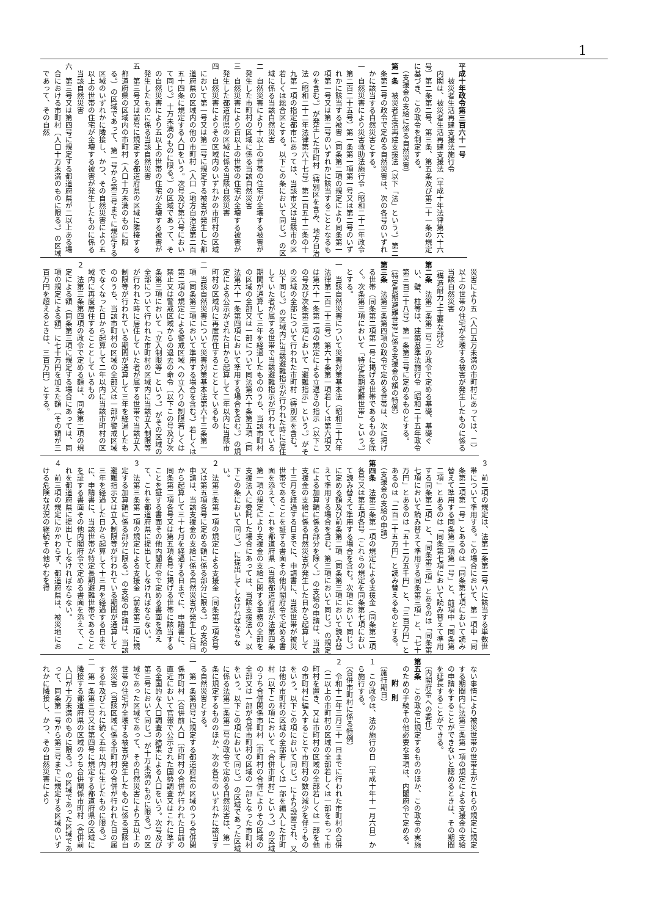1
平成十年政令第三百六十一号
　被災者生活再建支援法施行令
内閣は、被災者生活再建支援法（平成十年法律第六十六号）第二条第二号、第三条、第五条及び第二十一条の規定に基づき、この政令を制定する。
（支援金の支給に係る自然災害）
第一条　被災者生活再建支援法（以下「法」という。）第二条第二号の政令で定める自然災害は、次の各号のいずれかに該当する自然災害とする。
一　自然災害により災害救助法施行令（昭和二十二年政令第二百二十五号）第一条第一項第一号又は第二号のいずれかに該当する被害（同条第二項の規定により同条第一項第一号又は第二号のいずれかに該当することとなるものを含む。）が発生した市町村（特別区を含み、地方自治法（昭和二十二年法律第六十七号）第二百五十二条の十九第一項の指定都市にあっては、当該市又は当該市の区若しくは総合区とする。以下この条において同じ。）の区域に係る当該自然災害
二　自然災害により十以上の世帯の住宅が全壊する被害が発生した市町村の区域に係る当該自然災害
三　自然災害により百以上の世帯の住宅が全壊する被害が発生した都道府県の区域に係る当該自然災害
四　自然災害によりその区域内のいずれかの市町村の区域において第一号又は第二号に規定する被害が発生した都道府県の区域内の他の市町村（人口（地方自治法第二百五十四条に規定する人口をいう。次号及び第六号において同じ。）十万未満のものに限る。）の区域であって、その自然災害により五以上の世帯の住宅が全壊する被害が発生したものに係る当該自然災害
五　第三号又は前号に規定する都道府県の区域に隣接する都道府県の区域内の市町村（人口十万未満のものに限る。）の区域であって、第一号から第三号までに規定する区域のいずれかに隣接し、かつ、その自然災害により五以上の世帯の住宅が全壊する被害が発生したものに係る当該自然災害
六　第三号又は第四号に規定する都道府県が二以上ある場合における市町村（人口十万未満のものに限る。）の区域であって、その自然
災害により五（人口五万未満の市町村にあっては、二）以上の世帯の住宅が全壊する被害が発生したものに係る当該自然災害
（構造耐力上主要な部分）
第二条　法第二条第二号ニの政令で定める基礎、基礎ぐい、壁、柱等は、建築基準法施行令（昭和二十五年政令第三百三十八号）第一条第三号に定めるものとする。
（特定長期避難世帯に係る支援金の額の特例）
第三条　法第三条第四項の政令で定める世帯は、次に掲げる世帯（同条第二項第一号に掲げる世帯であるものを除く。次条第三項において「特定長期避難世帯」という。）とする。
一　当該自然災害について災害対策基本法（昭和三十六年法律第二百二十三号）第六十条第一項若しくは第六項又は第六十一条第一項の規定による立退きの指示（以下この号及び次条第三項において「避難指示」という。）がその区域の全部について行われた市町村（特別区を含む。以下同じ。）の区域内に当該避難指示が行われた時に居住していた者が属する世帯で当該避難指示が行われている期間が通算して三年を経過したもののうち、当該市町村の区域の全部又は一部について同法第六十条第五項（同法第六十一条第四項において準用する場合を含む。）の規定による公示がされた日から起算して二年以内に当該市町村の区域内に再度居住することとしているもの
二　当該自然災害について災害対策基本法第六十三条第一項（同条第三項において準用する場合を含む。）若しくは第二項の規定による警戒区域への立入りの制限若しくは禁止又は警戒区域からの退去の命令（以下この号及び次条第三項において「立入制限等」という。）がその区域の全部について行われた市町村の区域内に当該立入制限等が行われた時に居住していた者が属する世帯で当該立入制限等が行われている期間が通算して三年を経過したもののうち、当該市町村の区域の全部又は一部が警戒区域でなくなった日から起算して二年以内に当該市町村の区域内に再度居住することとしているもの
２　法第三条第四項の政令で定める額は、同条第二項の規定による額（同条第三項に規定する場合にあっては、同項の規定による額）に七十万円を加えた額（その額が三百万円を超えるときは、三百万円）とする。
３　前二項の規定は、法第二条第二号ハに該当する単数世帯について準用する。この場合において、第一項中「同条第二項第一号」とあるのは「同条第七項において読み替えて準用する同条第二項第一号」と、前項中「同条第二項」とあるのは「同条第七項において読み替えて準用する同条第二項」と、「同条第三項」とあるのは「同条第七項において読み替えて準用する同条第三項」と、「七十万円」とあるのは「五十二万五千円」と、「三百万円」とあるのは「二百二十五万円」と読み替えるものとする。
（支援金の支給の申請）
第四条　法第三条第一項の規定による支援金（同条第二項各号又は第五項各号（これらの規定を同条第七項において読み替えて準用する場合を含む。次項において同じ。）に定める額及び前条第二項（同条第三項において読み替えて準用する場合を含む。第三項において同じ。）の規定による加算額に係る部分を除く。）の支給の申請は、当該支援金の支給に係る自然災害が発生した日から起算して十三月を経過する日までに、申請書に、当該世帯が被災世帯であることを証する書面その他内閣府令で定める書面を添えて、これを都道府県（当該都道府県が法第四条第一項の規定により支援金の支給に関する事務の全部を支援法人に委託した場合にあっては、当該支援法人。以下この条において同じ。）に提出してしなければならない。
２　法第三条第一項の規定による支援金（同条第二項各号又は第五項各号に定める額に係る部分に限る。）の支給の申請は、当該支援金の支給に係る自然災害が発生した日から起算して三十七月を経過する日までに、申請書に、同条第二項各号又は第五項各号に掲げる世帯に該当することを証する書面その他内閣府令で定める書面を添えて、これを都道府県に提出してしなければならない。
３　法第三条第一項の規定による支援金（前条第二項に規定する加算額に係る部分に限る。）の支給の申請は、当該避難指示又は立入制限等が行われている期間が通算して三年を経過した日から起算して十三月を経過する日までに、申請書に、当該世帯が特定長期避難世帯であることを証する書面その他内閣府令で定める書面を添えて、これを都道府県に提出してしなければならない。
４　前三項の規定にかかわらず、都道府県は、被災地における危険な状況の継続その他やむを得
ない事情により被災世帯の世帯主がこれらの規定に規定する期間内に法第三条第一項の規定による支援金の支給の申請をすることができないと認めるときは、その期間を延長することができる。
（内閣府令への委任）
第五条　この政令に規定するもののほか、この政令の実施のための手続その他必要な事項は、内閣府令で定める。
附　則
（施行期日）
１　この政令は、法の施行の日（平成十年十一月六日）から施行する。
（合併市町村に係る特例）
２　令和十二年三月三十一日までに行われた市町村の合併（二以上の市町村の区域の全部若しくは一部をもって市町村を置き、又は市町村の区域の全部若しくは一部を他の市町村に編入することで市町村の数の減少を伴うものをいう。以下この項において同じ。）により設置され、又は他の市町村の区域の全部若しくは一部を編入した市町村（以下この項において「合併市町村」という。）の区域のうち合併関係市町村（市町村の合併によりその区域の全部又は一部が合併市町村の区域の一部となった市町村をいう。以下この項において同じ。）の区域であった区域に係る法第二条第二号の政令で定める自然災害は、第一条に規定するもののほか、次の各号のいずれかに該当する自然災害とする。
一　第一条第四号に規定する都道府県の区域のうち合併関係市町村（合併前人口（市町村の合併が行われた日前の直近において官報で公示された国勢調査又はこれに準ずる全国的な人口調査の結果による人口をいう。次号及び第三号において同じ。）が十万未満のものに限る。）の区域であった区域であって、その自然災害により五以上の世帯の住宅が全壊する被害が発生したものに係る当該自然災害（当該区域に係る市町村の合併が行われた日の属する年及びこれに続く五年以内に生じたものに限る。）
二　第一条第三号又は第四号に規定する都道府県の区域に隣接する都道府県の区域のうち合併関係市町村（合併前人口が十万未満のものに限る。）の区域であった区域であって、同条第一号から第三号までに規定する区域のいずれかに隣接し、かつ、その自然災害により